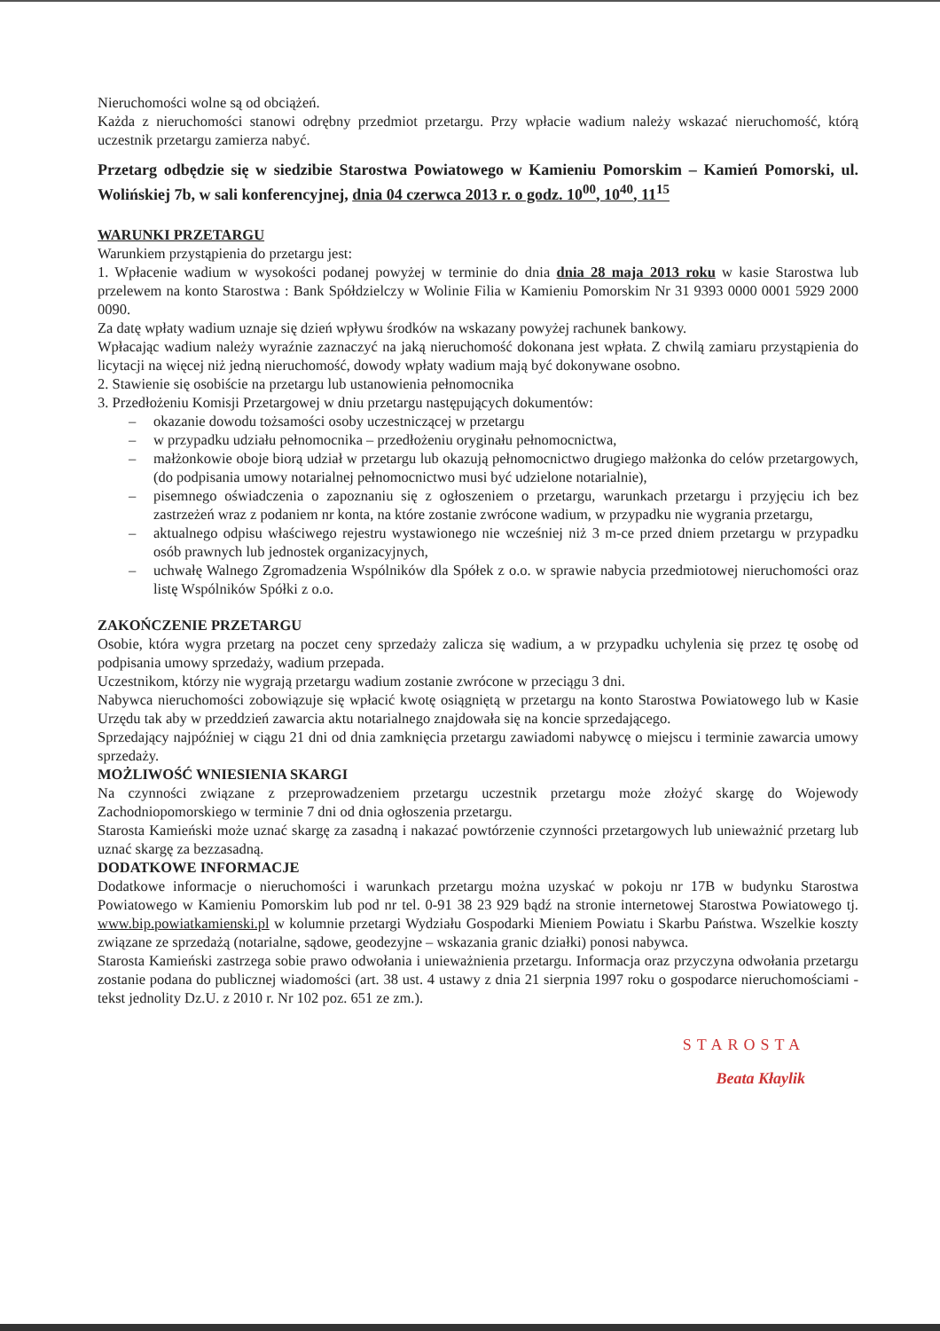Nieruchomości wolne są od obciążeń.
Każda z nieruchomości stanowi odrębny przedmiot przetargu. Przy wpłacie wadium należy wskazać nieruchomość, którą uczestnik przetargu zamierza nabyć.
Przetarg odbędzie się w siedzibie Starostwa Powiatowego w Kamieniu Pomorskim – Kamień Pomorski, ul. Wolińskiej 7b, w sali konferencyjnej, dnia 04 czerwca 2013 r. o godz. 10<sup>00</sup>, 10<sup>40</sup>, 11<sup>15</sup>
WARUNKI PRZETARGU
Warunkiem przystąpienia do przetargu jest:
1. Wpłacenie wadium w wysokości podanej powyżej w terminie do dnia dnia 28 maja 2013 roku w kasie Starostwa lub przelewem na konto Starostwa : Bank Spółdzielczy w Wolinie Filia w Kamieniu Pomorskim Nr 31 9393 0000 0001 5929 2000 0090.
Za datę wpłaty wadium uznaje się dzień wpływu środków na wskazany powyżej rachunek bankowy.
Wpłacając wadium należy wyraźnie zaznaczyć na jaką nieruchomość dokonana jest wpłata. Z chwilą zamiaru przystąpienia do licytacji na więcej niż jedną nieruchomość, dowody wpłaty wadium mają być dokonywane osobno.
2. Stawienie się osobiście na przetargu lub ustanowienia pełnomocnika
3. Przedłożeniu Komisji Przetargowej w dniu przetargu następujących dokumentów:
– okazanie dowodu tożsamości osoby uczestniczącej w przetargu
– w przypadku udziału pełnomocnika – przedłożeniu oryginału pełnomocnictwa,
– małżonkowie oboje biorą udział w przetargu lub okazują pełnomocnictwo drugiego małżonka do celów przetargowych, (do podpisania umowy notarialnej pełnomocnictwo musi być udzielone notarialnie),
– pisemnego oświadczenia o zapoznaniu się z ogłoszeniem o przetargu, warunkach przetargu i przyjęciu ich bez zastrzeżeń wraz z podaniem nr konta, na które zostanie zwrócone wadium, w przypadku nie wygrania przetargu,
– aktualnego odpisu właściwego rejestru wystawionego nie wcześniej niż 3 m-ce przed dniem przetargu w przypadku osób prawnych lub jednostek organizacyjnych,
– uchwałę Walnego Zgromadzenia Wspólników dla Spółek z o.o. w sprawie nabycia przedmiotowej nieruchomości oraz listę Wspólników Spółki z o.o.
ZAKOŃCZENIE PRZETARGU
Osobie, która wygra przetarg na poczet ceny sprzedaży zalicza się wadium, a w przypadku uchylenia się przez tę osobę od podpisania umowy sprzedaży, wadium przepada.
Uczestnikom, którzy nie wygrają przetargu wadium zostanie zwrócone w przeciągu 3 dni.
Nabywca nieruchomości zobowiązuje się wpłacić kwotę osiągniętą w przetargu na konto Starostwa Powiatowego lub w Kasie Urzędu tak aby w przeddzień zawarcia aktu notarialnego znajdowała się na koncie sprzedającego.
Sprzedający najpóźniej w ciągu 21 dni od dnia zamknięcia przetargu zawiadomi nabywcę o miejscu i terminie zawarcia umowy sprzedaży.
MOŻLIWOŚĆ WNIESIENIA SKARGI
Na czynności związane z przeprowadzeniem przetargu uczestnik przetargu może złożyć skargę do Wojewody Zachodniopomorskiego w terminie 7 dni od dnia ogłoszenia przetargu.
Starosta Kamieński może uznać skargę za zasadną i nakazać powtórzenie czynności przetargowych lub unieważnić przetarg lub uznać skargę za bezzasadną.
DODATKOWE INFORMACJE
Dodatkowe informacje o nieruchomości i warunkach przetargu można uzyskać w pokoju nr 17B w budynku Starostwa Powiatowego w Kamieniu Pomorskim lub pod nr tel. 0-91 38 23 929 bądź na stronie internetowej Starostwa Powiatowego tj. www.bip.powiatkamienski.pl w kolumnie przetargi Wydziału Gospodarki Mieniem Powiatu i Skarbu Państwa. Wszelkie koszty związane ze sprzedażą (notarialne, sądowe, geodezyjne – wskazania granic działki) ponosi nabywca.
Starosta Kamieński zastrzega sobie prawo odwołania i unieważnienia przetargu. Informacja oraz przyczyna odwołania przetargu zostanie podana do publicznej wiadomości (art. 38 ust. 4 ustawy z dnia 21 sierpnia 1997 roku o gospodarce nieruchomościami - tekst jednolity Dz.U. z 2010 r. Nr 102 poz. 651 ze zm.).
STAROSTA
Beata Kłaylik